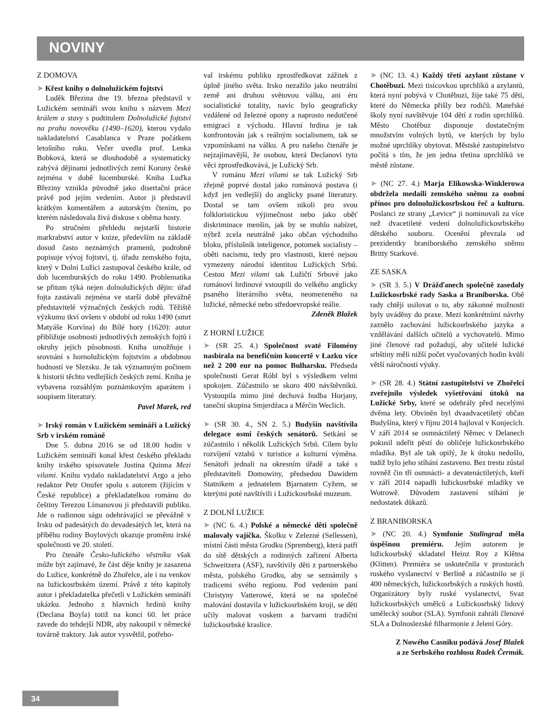NOVINY
Z DOMOVA
➤ Křest knihy o dolnolužickém fojtství
Luděk Březina dne 19. března představil v Lužickém semináři svou knihu s názvem Mezi králem a stavy s podtitulem Dolnolužické fojtství na prahu novověku (1490–1620), kterou vydalo nakladatelství Casablanca v Praze počátkem letošního roku. Večer uvedla prof. Lenka Bobková, která se dlouhodobě a systematicky zabývá dějinami jednotlivých zemí Koruny české zejména v době lucemburské. Kniha Luďka Březiny vznikla původně jako disertační práce právě pod jejím vedením. Autor ji představil krátkým komentářem a autorským čtením, po kterém následovala živá diskuse s oběma hosty.
Po stručném přehledu nejstarší historie markrabství autor v knize, především na základě dosud často neznámých pramenů, podrobně popisuje vývoj fojtství, tj. úřadu zemského fojta, který v Dolní Lužici zastupoval českého krále, od dob lucemburských do roku 1490. Problematika se přitom týká nejen dolnolužických dějin: úřad fojta zastávali zejména ve starší době převážně představitelé význačných českých rodů. Těžiště výzkumu tkví ovšem v období od roku 1490 (smrt Matyáše Korvína) do Bílé hory (1620): autor přibližuje osobnosti jednotlivých zemských fojtů i okruhy jejich působnosti. Kniha umožňuje i srovnání s hornolužickým fojtstvím a obdobnou hodností ve Slezsku. Je tak významným počinem k historii těchto vedlejších českých zemí. Kniha je vybavena rozsáhlým poznámkovým aparátem i soupisem literatury.
Pavel Marek, red
➤ Irský román v Lužickém semináři a Lužický Srb v irském románě
Dne 5. dubna 2016 se od 18.00 hodin v Lužickém semináři konal křest českého překladu knihy irského spisovatele Justina Quinna Mezi vilami. Knihu vydalo nakladatelství Argo a jeho redaktor Petr Onufer spolu s autorem (žijícím v České republice) a překladatelkou románu do češtiny Terezou Límanovou ji představili publiku. Jde o rodinnou ságu odehrávající se převážně v Irsku od padesátých do devadesátých let, která na příběhu rodiny Boylových ukazuje proměnu irské společnosti ve 20. století.
Pro čtenáře Česko-lužického věstníku však může být zajímavé, že část děje knihy je zasazena do Lužice, konkrétně do Zhořelce, ale i na venkov na lužickosrbském území. Právě z této kapitoly autor i překladatelka přečetli v Lužickém semináři ukázku. Jednoho z hlavních hrdinů knihy (Declana Boyla) totiž na konci 60. let práce zavede do tehdejší NDR, aby nakoupil v německé továrně traktory. Jak autor vysvětlil, potřebo-
val irskému publiku zprostředkovat zážitek z úplně jiného světa. Irsko nezažilo jako neutrální země ani druhou světovou válku, ani éru socialistické totality, navíc bylo geograficky vzdálené od železné opony a naprosto nedotčené emigrací z východu. Hlavní hrdina je tak konfrontován jak s reálným socialismem, tak se vzpomínkami na válku. A pro našeho čtenáře je nejzajímavější, že osobou, která Declanovi tyto věci zprostředkovává, je Lužický Srb.
V románu Mezi vilami se tak Lužický Srb zřejmě poprvé dostal jako románová postava (i když jen vedlejší) do anglicky psané literatury. Dostal se tam ovšem nikoli pro svou folkloristickou výjimečnost nebo jako oběť diskriminace menšin, jak by se mohlo nabízet, nýbrž zcela neutrálně jako občan východního bloku, příslušník inteligence, potomek socialisty – oběti nacismu, tedy pro vlastnosti, které nejsou vymezeny národní identitou Lužických Srbů. Cestou Mezi vilami tak Lužičtí Srbové jako románoví hrdinové vstoupili do velkého anglicky psaného literárního světa, neomezeného na lužické, německé nebo středoevropské reálie.
Zdeněk Blažek
Z HORNÍ LUŽICE
➤ (SR 25. 4.) Společnost svaté Filomény nasbírala na benefičním koncertě v Łazku více než 2 200 eur na pomoc Bulharsku. Předseda společnosti Gerat Róbl byl s výsledkem velmi spokojen. Zúčastnilo se skoro 400 návštěvníků. Vystoupila mimo jiné dechová hudba Horjany, taneční skupina Smjerdźaca a Měrćin Weclich.
➤ (SR 30. 4., SN 2. 5.) Budyšín navštívila delegace osmi českých senátorů. Setkání se zúčastnilo i několik Lužických Srbů. Cílem bylo rozvíjení vztahů v turistice a kulturní výměna. Senátoři jednali na okresním úřadě a také s představiteli Domowiny, předsedou Dawidem Statnikem a jednatelem Bjarnatem Cyžem, se kterými poté navštívili i Lužickosrbské muzeum.
Z DOLNÍ LUŽICE
➤ (NC 6. 4.) Polské a německé děti společně malovaly vajíčka. Školku v Zelezné (Sellessen), místní části města Grodku (Spremberg), která patří do sítě dětských a rodinných zařízení Alberta Schweitzera (ASF), navštívily děti z partnerského města, polského Grodku, aby se seznámily s tradicemi svého regionu. Pod vedením paní Christyny Vatterowé, která se na společné malování dostavila v lužickosrbském kroji, se děti učily malovat voskem a barvami tradiční lužickosrbské kraslice.
➤ (NC 13. 4.) Každý třetí azylant zůstane v Chotěbuzi. Mezi tisícovkou uprchlíků a azylantů, která nyní pobývá v Chotěbuzi, žije také 75 dětí, které do Německa přišly bez rodičů. Mateřské školy nyní navštěvuje 104 dětí z rodin uprchlíků. Město Chotěbuz disponuje dostatečným množstvím volných bytů, ve kterých by bylo možné uprchlíky ubytovat. Městské zastupitelstvo počítá s tím, že jen jedna třetina uprchlíků ve městě zůstane.
➤ (NC 27. 4.) Marja Elikowska-Winklerowa obdržela medaili zemského sněmu za osobní přínos pro dolnolužickosrbskou řeč a kulturu. Poslanci ze strany „Levice“ ji nominovali za více než dvacetileté vedení dolnolužickosrbského dětského souboru. Ocenění převzala od prezidentky braniborského zemského sněmu Britty Starkové.
ZE SASKA
➤ (SR 3. 5.) V Drážďanech společně zasedaly Lužickosrbské rady Saska a Braniborska. Obě rady chtějí usilovat o to, aby zákonné možnosti byly uváděny do praxe. Mezi konkrétními návrhy zaznělo zachování lužickosrbského jazyka a vzdělávání dalších učitelů a vychovatelů. Mimo jiné členové rad požadují, aby učitelé lužické srbštiny měli nižší počet vyučovaných hodin kvůli větší náročnosti výuky.
➤ (SR 28. 4.) Státní zastupitelství ve Zhořelci zveřejnilo výsledek vyšetřování útoků na Lužické Srby, které se odehrály před necelými dvěma lety. Obviněn byl dvaadvacetiletý občan Budyšína, který v říjnu 2014 hajloval v Konjecích. V září 2014 se osmnáctiletý Němec v Delanech pokusil udeřit pěstí do obličeje lužickosrbského mladíka. Byl ale tak opilý, že k útoku nedošlo, tudíž bylo jeho stíhání zastaveno. Bez trestu zůstal rovněž čin tří osmnácti- a devatenáctiletých, kteří v září 2014 napadli lužickosrbské mladíky ve Wotrowě. Důvodem zastavení stíhání je nedostatek důkazů.
Z BRANIBORSKA
➤ (NC 20. 4.) Symfonie Stalingrad měla úspěšnou premiéru. Jejím autorem je lužickosrbský skladatel Heinz Roy z Klětna (Klitten). Premiéra se uskutečnila v prostorách ruského vyslanectví v Berlíně a zúčastnilo se jí 400 německých, lužickosrbských a ruských hostů. Organizátory byly ruské vyslanectví, Svaz lužickosrbských umělců a Lužickosrbský lidový umělecký soubor (SLA). Symfonii zahráli členové SLA a Dolnoslezské filharmonie z Jelení Góry.
Z Nowého Casniku podává Josef Blažek
a ze Serbského rozhłosu Radek Čermák.
34